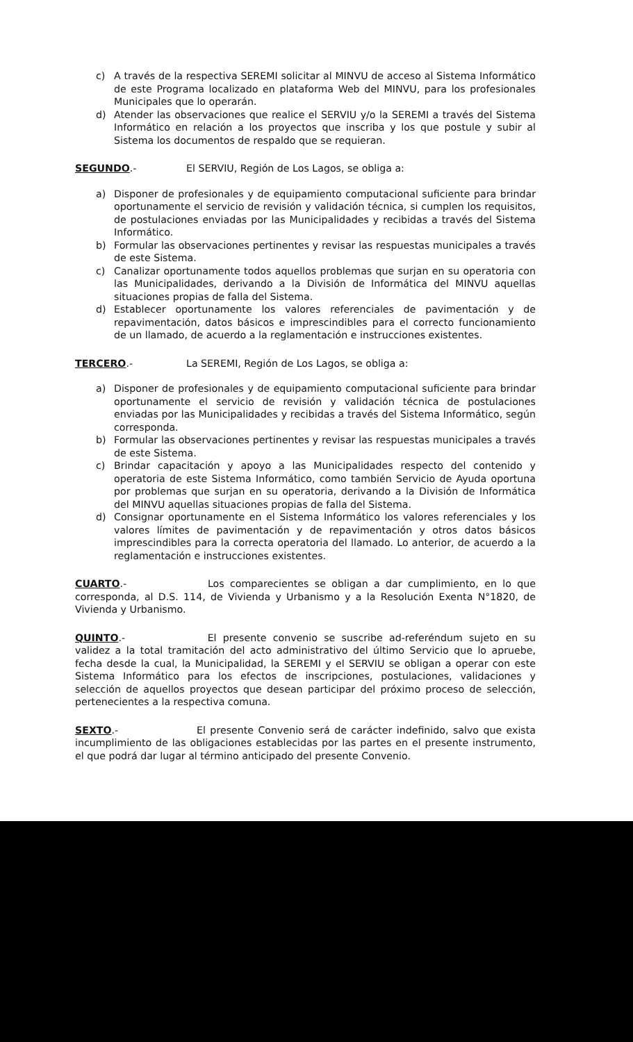c) A través de la respectiva SEREMI solicitar al MINVU de acceso al Sistema Informático de este Programa localizado en plataforma Web del MINVU, para los profesionales Municipales que lo operarán.
d) Atender las observaciones que realice el SERVIU y/o la SEREMI a través del Sistema Informático en relación a los proyectos que inscriba y los que postule y subir al Sistema los documentos de respaldo que se requieran.
SEGUNDO.- El SERVIU, Región de Los Lagos, se obliga a:
a) Disponer de profesionales y de equipamiento computacional suficiente para brindar oportunamente el servicio de revisión y validación técnica, si cumplen los requisitos, de postulaciones enviadas por las Municipalidades y recibidas a través del Sistema Informático.
b) Formular las observaciones pertinentes y revisar las respuestas municipales a través de este Sistema.
c) Canalizar oportunamente todos aquellos problemas que surjan en su operatoria con las Municipalidades, derivando a la División de Informática del MINVU aquellas situaciones propias de falla del Sistema.
d) Establecer oportunamente los valores referenciales de pavimentación y de repavimentación, datos básicos e imprescindibles para el correcto funcionamiento de un llamado, de acuerdo a la reglamentación e instrucciones existentes.
TERCERO.- La SEREMI, Región de Los Lagos, se obliga a:
a) Disponer de profesionales y de equipamiento computacional suficiente para brindar oportunamente el servicio de revisión y validación técnica de postulaciones enviadas por las Municipalidades y recibidas a través del Sistema Informático, según corresponda.
b) Formular las observaciones pertinentes y revisar las respuestas municipales a través de este Sistema.
c) Brindar capacitación y apoyo a las Municipalidades respecto del contenido y operatoria de este Sistema Informático, como también Servicio de Ayuda oportuna por problemas que surjan en su operatoria, derivando a la División de Informática del MINVU aquellas situaciones propias de falla del Sistema.
d) Consignar oportunamente en el Sistema Informático los valores referenciales y los valores límites de pavimentación y de repavimentación y otros datos básicos imprescindibles para la correcta operatoria del llamado. Lo anterior, de acuerdo a la reglamentación e instrucciones existentes.
CUARTO.- Los comparecientes se obligan a dar cumplimiento, en lo que corresponda, al D.S. 114, de Vivienda y Urbanismo y a la Resolución Exenta N°1820, de Vivienda y Urbanismo.
QUINTO.- El presente convenio se suscribe ad-referéndum sujeto en su validez a la total tramitación del acto administrativo del último Servicio que lo apruebe, fecha desde la cual, la Municipalidad, la SEREMI y el SERVIU se obligan a operar con este Sistema Informático para los efectos de inscripciones, postulaciones, validaciones y selección de aquellos proyectos que desean participar del próximo proceso de selección, pertenecientes a la respectiva comuna.
SEXTO.- El presente Convenio será de carácter indefinido, salvo que exista incumplimiento de las obligaciones establecidas por las partes en el presente instrumento, el que podrá dar lugar al término anticipado del presente Convenio.